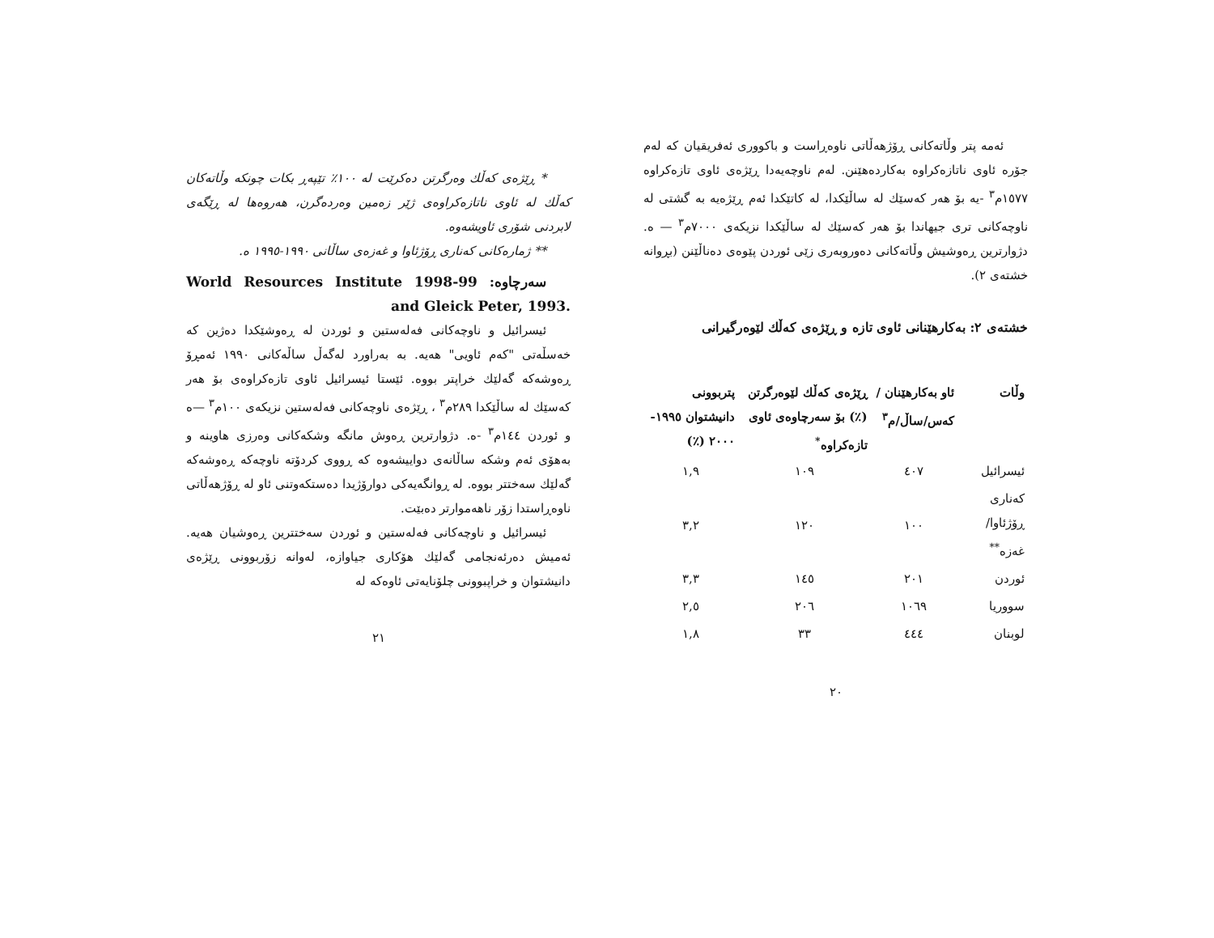ئەمە پتر وڵاتەکانی ڕۆژهەڵاتی ناوەڕاست و باکووری ئەفریقیان کە لەم جۆرە ئاوی ناتازەکراوە بەکاردەهێنن. لەم ناوچەیەدا ڕێژەی ئاوی تازەکراوە ١٥٧٧م<sup>٣</sup> -یە بۆ هەر کەسێك لە ساڵێکدا، لە کاتێکدا ئەم ڕێژەیە بە گشتی لە ناوچەکانی تری جیهاندا بۆ هەر کەسێك لە ساڵێکدا نزیکەی ٧٠٠٠م<sup>٣</sup> — ە. دژوارترین ڕەوشیش وڵاتەکانی دەوروبەری زێی ئوردن پێوەی دەناڵێنن (بڕوانە خشتەی ٢).
خشتەی ٢: بەکارهێنانی ئاوی تازە و ڕێژەی کەڵك لێوەرگیرانی
| وڵات | ئاو بەکارهێنان /کەس/ساڵ/م<sup>٣</sup> | ڕێژەی کەڵك لێوەرگرتن (٪) بۆ سەرچاوەی ئاوی تازەکراوە<sup>*</sup> | پتربوونی دانیشتوان ١٩٩٥- ٢٠٠٠ (٪) |
| --- | --- | --- | --- |
| ئیسرائیل | ٤٠٧ | ١٠٩ | ١,٩ |
| کەناری ڕۆژئاوا/غەزە<sup>**</sup> | ١٠٠ | ١٢٠ | ٣,٢ |
| ئوردن | ٢٠١ | ١٤٥ | ٣,٣ |
| سووریا | ١٠٦٩ | ٢٠٦ | ٢,٥ |
| لوبنان | ٤٤٤ | ٣٣ | ١,٨ |
٢٠
* ڕێژەی کەڵك وەرگرتن دەکرێت لە ١٠٠٪ تێپەڕ بکات چونکە وڵاتەکان کەڵك لە ئاوی ناتازەکراوەی ژێر زەمین وەردەگرن، هەروەها لە ڕێگەی لابردنی شۆری ئاویشەوە.
** ژمارەکانی کەناری ڕۆژئاوا و غەزەی ساڵانی ١٩٩٠-١٩٩٥ ە.
سەرچاوە: World Resources Institute 1998-99 and Gleick Peter, 1993.
ئیسرائیل و ناوچەکانی فەلەستین و ئوردن لە ڕەوشێکدا دەژین کە خەسڵەتی "کەم ئاویی" هەیە. بە بەراورد لەگەڵ ساڵەکانی ١٩٩٠ ئەمڕۆ ڕەوشەکە گەلێك خراپتر بووە. ئێستا ئیسرائیل ئاوی تازەکراوەی بۆ هەر کەسێك لە ساڵێکدا ٢٨٩م<sup>٣</sup> ، ڕێژەی ناوچەکانی فەلەستین نزیکەی ١٠٠م<sup>٣</sup> —ە و ئوردن ١٤٤م<sup>٣</sup> -ە. دژوارترین ڕەوش مانگە وشکەکانی وەرزی هاوینە و بەهۆی ئەم وشکە ساڵانەی دواییشەوە کە ڕووی کردۆتە ناوچەکە ڕەوشەکە گەلێك سەختتر بووە. لە ڕوانگەیەکی دوارۆژیدا دەستکەوتنی ئاو لە ڕۆژهەڵاتی ناوەڕاستدا زۆر ناهەموارتر دەبێت.
ئیسرائیل و ناوچەکانی فەلەستین و ئوردن سەختترین ڕەوشیان هەیە. ئەمیش دەرئەنجامی گەلێك هۆکاری جیاوازە، لەوانە زۆربوونی ڕێژەی دانیشتوان و خراپبوونی چلۆنایەتی ئاوەکە لە
٢١